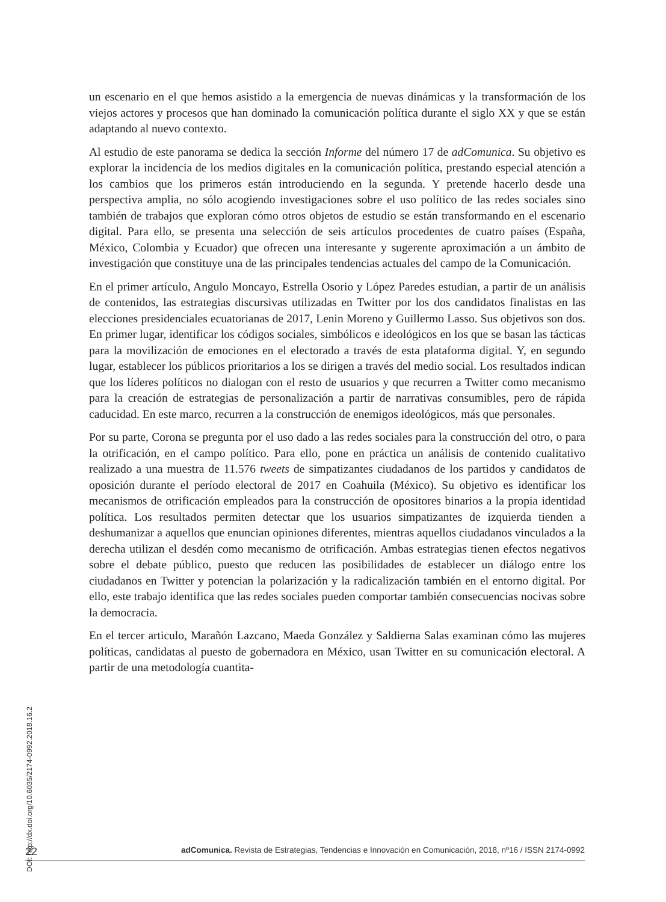un escenario en el que hemos asistido a la emergencia de nuevas dinámicas y la transformación de los viejos actores y procesos que han dominado la comunicación política durante el siglo XX y que se están adaptando al nuevo contexto.
Al estudio de este panorama se dedica la sección Informe del número 17 de adComunica. Su objetivo es explorar la incidencia de los medios digitales en la comunicación política, prestando especial atención a los cambios que los primeros están introduciendo en la segunda. Y pretende hacerlo desde una perspectiva amplia, no sólo acogiendo investigaciones sobre el uso político de las redes sociales sino también de trabajos que exploran cómo otros objetos de estudio se están transformando en el escenario digital. Para ello, se presenta una selección de seis artículos procedentes de cuatro países (España, México, Colombia y Ecuador) que ofrecen una interesante y sugerente aproximación a un ámbito de investigación que constituye una de las principales tendencias actuales del campo de la Comunicación.
En el primer artículo, Angulo Moncayo, Estrella Osorio y López Paredes estudian, a partir de un análisis de contenidos, las estrategias discursivas utilizadas en Twitter por los dos candidatos finalistas en las elecciones presidenciales ecuatorianas de 2017, Lenin Moreno y Guillermo Lasso. Sus objetivos son dos. En primer lugar, identificar los códigos sociales, simbólicos e ideológicos en los que se basan las tácticas para la movilización de emociones en el electorado a través de esta plataforma digital. Y, en segundo lugar, establecer los públicos prioritarios a los se dirigen a través del medio social. Los resultados indican que los líderes políticos no dialogan con el resto de usuarios y que recurren a Twitter como mecanismo para la creación de estrategias de personalización a partir de narrativas consumibles, pero de rápida caducidad. En este marco, recurren a la construcción de enemigos ideológicos, más que personales.
Por su parte, Corona se pregunta por el uso dado a las redes sociales para la construcción del otro, o para la otrificación, en el campo político. Para ello, pone en práctica un análisis de contenido cualitativo realizado a una muestra de 11.576 tweets de simpatizantes ciudadanos de los partidos y candidatos de oposición durante el período electoral de 2017 en Coahuila (México). Su objetivo es identificar los mecanismos de otrificación empleados para la construcción de opositores binarios a la propia identidad política. Los resultados permiten detectar que los usuarios simpatizantes de izquierda tienden a deshumanizar a aquellos que enuncian opiniones diferentes, mientras aquellos ciudadanos vinculados a la derecha utilizan el desdén como mecanismo de otrificación. Ambas estrategias tienen efectos negativos sobre el debate público, puesto que reducen las posibilidades de establecer un diálogo entre los ciudadanos en Twitter y potencian la polarización y la radicalización también en el entorno digital. Por ello, este trabajo identifica que las redes sociales pueden comportar también consecuencias nocivas sobre la democracia.
En el tercer articulo, Marañón Lazcano, Maeda González y Saldierna Salas examinan cómo las mujeres políticas, candidatas al puesto de gobernadora en México, usan Twitter en su comunicación electoral. A partir de una metodología cuantita-
DOI: http://dx.doi.org/10.6035/2174-0992.2018.16.2
22 adComunica. Revista de Estrategias, Tendencias e Innovación en Comunicación, 2018, nº16 / ISSN 2174-0992